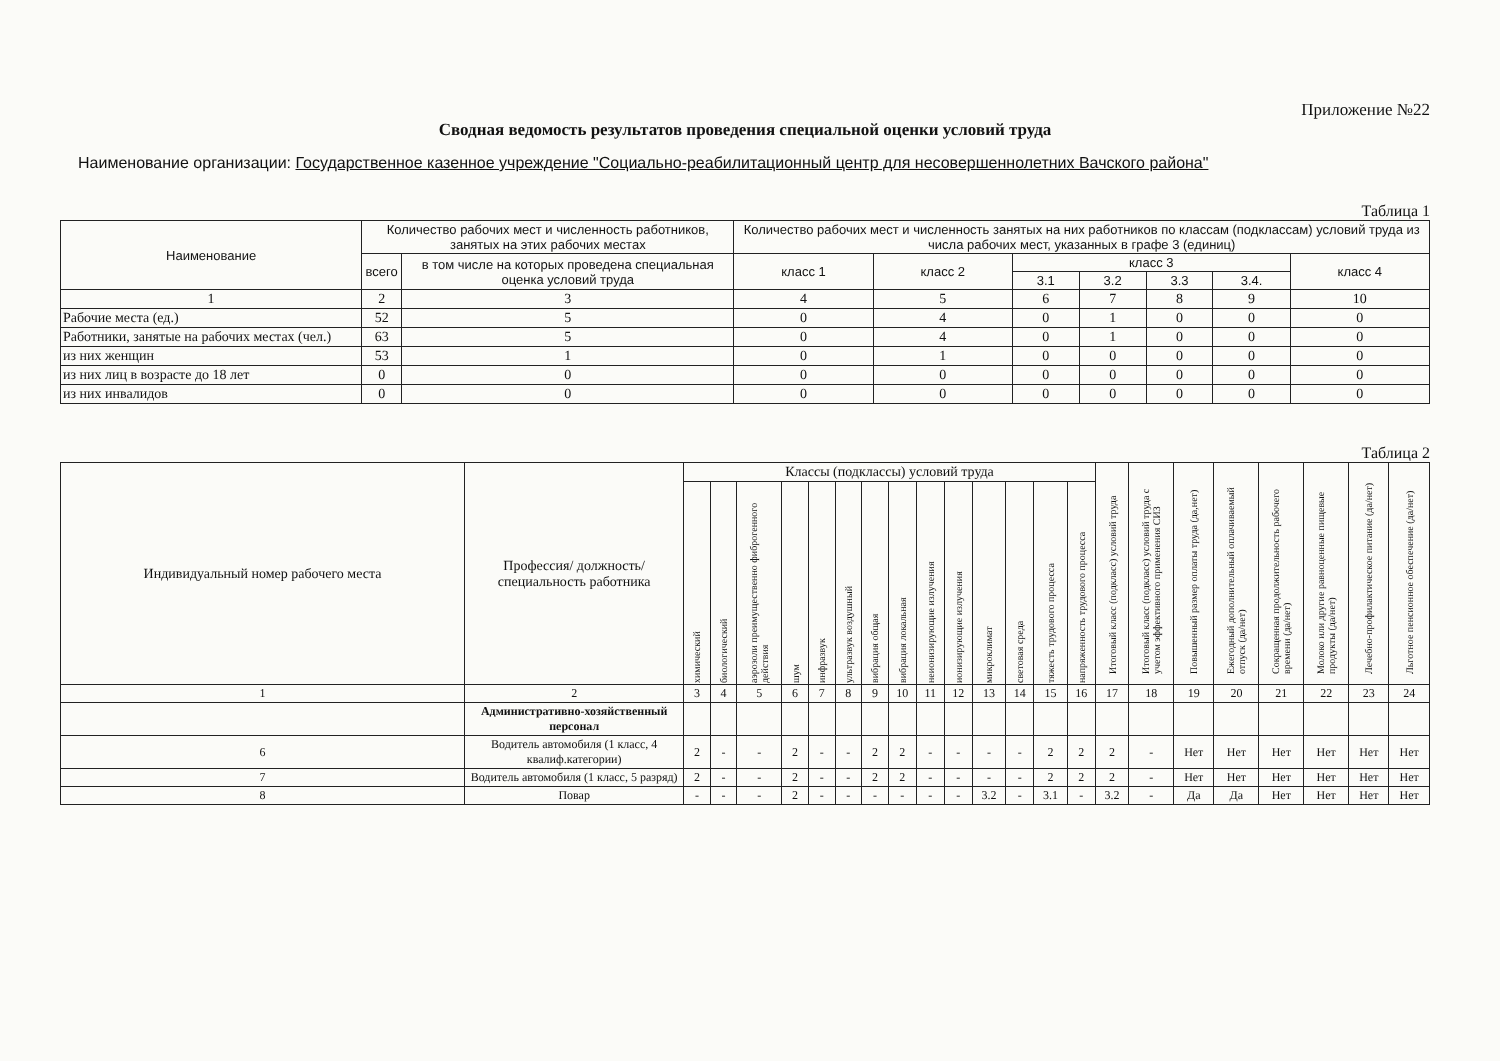Приложение №22
Сводная ведомость результатов проведения специальной оценки условий труда
Наименование организации: Государственное казенное учреждение "Социально-реабилитационный центр для несовершеннолетних Вачского района"
Таблица 1
| Наименование | Количество рабочих мест и численность работников, занятых на этих рабочих местах | | Количество рабочих мест и численность занятых на них работников по классам (подклассам) условий труда из числа рабочих мест, указанных в графе 3 (единиц) | | | | | | |
| --- | --- | --- | --- | --- | --- | --- | --- | --- | --- |
| | всего | в том числе на которых проведена специальная оценка условий труда | класс 1 | класс 2 | класс 3 | | | | класс 4 |
| | | | | | 3.1 | 3.2 | 3.3 | 3.4. | |
| 1 | 2 | 3 | 4 | 5 | 6 | 7 | 8 | 9 | 10 |
| Рабочие места (ед.) | 52 | 5 | 0 | 4 | 0 | 1 | 0 | 0 | 0 |
| Работники, занятые на рабочих местах (чел.) | 63 | 5 | 0 | 4 | 0 | 1 | 0 | 0 | 0 |
| из них женщин | 53 | 1 | 0 | 1 | 0 | 0 | 0 | 0 | 0 |
| из них лиц в возрасте до 18 лет | 0 | 0 | 0 | 0 | 0 | 0 | 0 | 0 | 0 |
| из них инвалидов | 0 | 0 | 0 | 0 | 0 | 0 | 0 | 0 | 0 |
Таблица 2
| Индивидуальный номер рабочего места | Профессия/ должность/ специальность работника | Классы (подклассы) условий труда | | | | | | | | | | | | | | Итоговый класс (подкласс) условий труда | Итоговый класс (подкласс) условий труда с учетом эффективного применения СИЗ | Повышенный размер оплаты труда (да,нет) | Ежегодный дополнительный оплачиваемый отпуск (да/нет) | Сокращенная продолжительность рабочего времени (да/нет) | Молоко или другие равноценные пищевые продукты (да/нет) | Лечебно-профилактическое питание (да/нет) | Льготное пенсионное обеспечение (да/нет) |
| --- | --- | --- | --- | --- | --- | --- | --- | --- | --- | --- | --- | --- | --- | --- | --- | --- | --- | --- | --- | --- | --- | --- | --- |
| | | химический | биологический | аэрозоли преимущественно фиброгенного действия | шум | инфразвук | ультразвук воздушный | вибрация общая | вибрация локальная | неионизирующие излучения | ионизирующие излучения | микроклимат | световая среда | тяжесть трудового процесса | напряженность трудового процесса | | | | | | | | |
| 1 | 2 | 3 | 4 | 5 | 6 | 7 | 8 | 9 | 10 | 11 | 12 | 13 | 14 | 15 | 16 | 17 | 18 | 19 | 20 | 21 | 22 | 23 | 24 |
| | Административно-хозяйственный персонал | | | | | | | | | | | | | | | | | | | | | | |
| 6 | Водитель автомобиля (1 класс, 4 квалиф.категории) | 2 | - | - | 2 | - | - | 2 | 2 | - | - | - | - | 2 | 2 | 2 | - | Нет | Нет | Нет | Нет | Нет | Нет |
| 7 | Водитель автомобиля (1 класс, 5 разряд) | 2 | - | - | 2 | - | - | 2 | 2 | - | - | - | - | 2 | 2 | 2 | - | Нет | Нет | Нет | Нет | Нет | Нет |
| 8 | Повар | - | - | - | 2 | - | - | - | - | - | - | 3.2 | - | 3.1 | - | 3.2 | - | Да | Да | Нет | Нет | Нет | Нет |